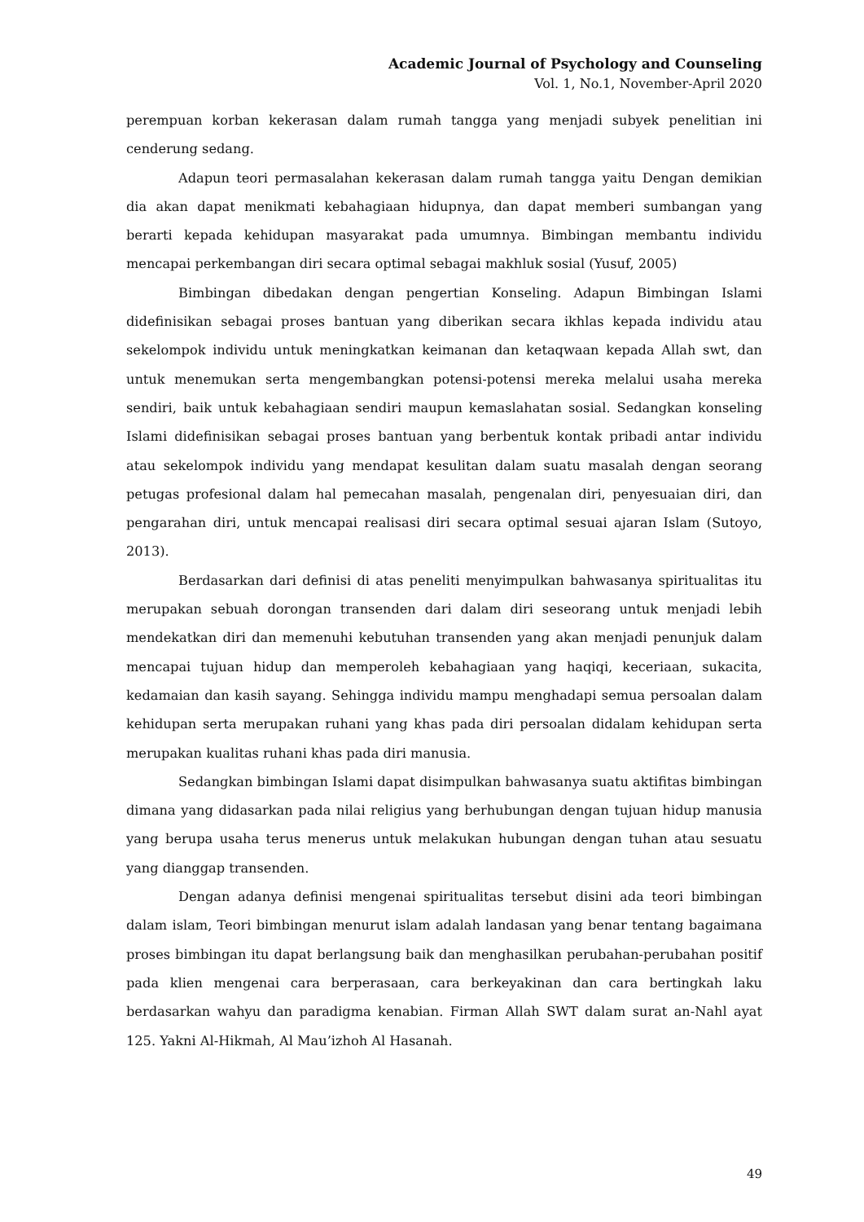Academic Journal of Psychology and Counseling
Vol. 1, No.1, November-April 2020
perempuan korban kekerasan dalam rumah tangga yang menjadi subyek penelitian ini cenderung sedang.
Adapun teori permasalahan kekerasan dalam rumah tangga yaitu Dengan demikian dia akan dapat menikmati kebahagiaan hidupnya, dan dapat memberi sumbangan yang berarti kepada kehidupan masyarakat pada umumnya. Bimbingan membantu individu mencapai perkembangan diri secara optimal sebagai makhluk sosial (Yusuf, 2005)
Bimbingan dibedakan dengan pengertian Konseling. Adapun Bimbingan Islami didefinisikan sebagai proses bantuan yang diberikan secara ikhlas kepada individu atau sekelompok individu untuk meningkatkan keimanan dan ketaqwaan kepada Allah swt, dan untuk menemukan serta mengembangkan potensi-potensi mereka melalui usaha mereka sendiri, baik untuk kebahagiaan sendiri maupun kemaslahatan sosial. Sedangkan konseling Islami didefinisikan sebagai proses bantuan yang berbentuk kontak pribadi antar individu atau sekelompok individu yang mendapat kesulitan dalam suatu masalah dengan seorang petugas profesional dalam hal pemecahan masalah, pengenalan diri, penyesuaian diri, dan pengarahan diri, untuk mencapai realisasi diri secara optimal sesuai ajaran Islam (Sutoyo, 2013).
Berdasarkan dari definisi di atas peneliti menyimpulkan bahwasanya spiritualitas itu merupakan sebuah dorongan transenden dari dalam diri seseorang untuk menjadi lebih mendekatkan diri dan memenuhi kebutuhan transenden yang akan menjadi penunjuk dalam mencapai tujuan hidup dan memperoleh kebahagiaan yang haqiqi, keceriaan, sukacita, kedamaian dan kasih sayang. Sehingga individu mampu menghadapi semua persoalan dalam kehidupan serta merupakan ruhani yang khas pada diri persoalan didalam kehidupan serta merupakan kualitas ruhani khas pada diri manusia.
Sedangkan bimbingan Islami dapat disimpulkan bahwasanya suatu aktifitas bimbingan dimana yang didasarkan pada nilai religius yang berhubungan dengan tujuan hidup manusia yang berupa usaha terus menerus untuk melakukan hubungan dengan tuhan atau sesuatu yang dianggap transenden.
Dengan adanya definisi mengenai spiritualitas tersebut disini ada teori bimbingan dalam islam, Teori bimbingan menurut islam adalah landasan yang benar tentang bagaimana proses bimbingan itu dapat berlangsung baik dan menghasilkan perubahan-perubahan positif pada klien mengenai cara berperasaan, cara berkeyakinan dan cara bertingkah laku berdasarkan wahyu dan paradigma kenabian. Firman Allah SWT dalam surat an-Nahl ayat 125. Yakni Al-Hikmah, Al Mau’izhoh Al Hasanah.
49